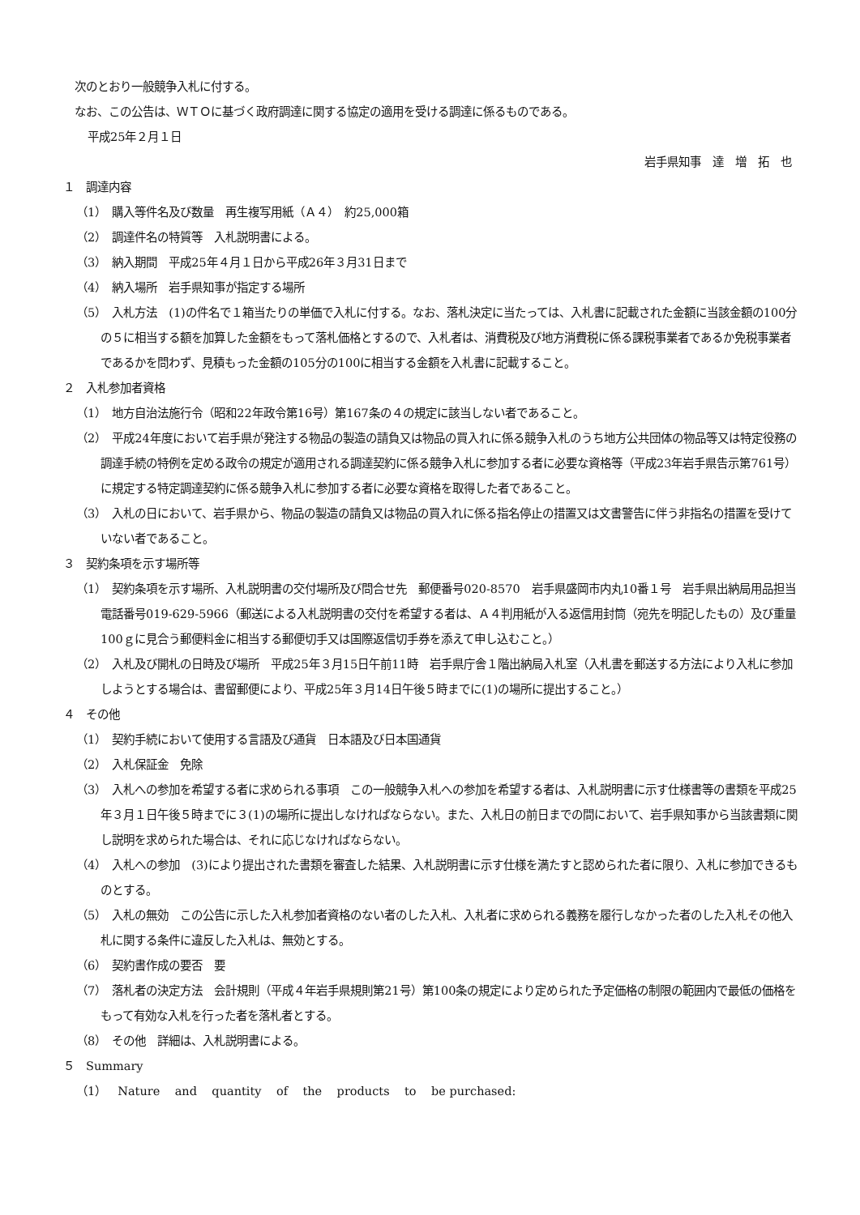次のとおり一般競争入札に付する。
なお、この公告は、ＷＴＯに基づく政府調達に関する協定の適用を受ける調達に係るものである。
平成25年２月１日
岩手県知事　達　増　拓　也
１　調達内容
（1）　購入等件名及び数量　再生複写用紙（Ａ４）　約25,000箱
（2）　調達件名の特質等　入札説明書による。
（3）　納入期間　平成25年４月１日から平成26年３月31日まで
（4）　納入場所　岩手県知事が指定する場所
（5）　入札方法　(1)の件名で１箱当たりの単価で入札に付する。なお、落札決定に当たっては、入札書に記載された金額に当該金額の100分の５に相当する額を加算した金額をもって落札価格とするので、入札者は、消費税及び地方消費税に係る課税事業者であるか免税事業者であるかを問わず、見積もった金額の105分の100に相当する金額を入札書に記載すること。
２　入札参加者資格
（1）　地方自治法施行令（昭和22年政令第16号）第167条の４の規定に該当しない者であること。
（2）　平成24年度において岩手県が発注する物品の製造の請負又は物品の買入れに係る競争入札のうち地方公共団体の物品等又は特定役務の調達手続の特例を定める政令の規定が適用される調達契約に係る競争入札に参加する者に必要な資格等（平成23年岩手県告示第761号）に規定する特定調達契約に係る競争入札に参加する者に必要な資格を取得した者であること。
（3）　入札の日において、岩手県から、物品の製造の請負又は物品の買入れに係る指名停止の措置又は文書警告に伴う非指名の措置を受けていない者であること。
３　契約条項を示す場所等
（1）　契約条項を示す場所、入札説明書の交付場所及び問合せ先　郵便番号020-8570　岩手県盛岡市内丸10番１号　岩手県出納局用品担当　電話番号019-629-5966（郵送による入札説明書の交付を希望する者は、Ａ４判用紙が入る返信用封筒（宛先を明記したもの）及び重量100ｇに見合う郵便料金に相当する郵便切手又は国際返信切手券を添えて申し込むこと。）
（2）　入札及び開札の日時及び場所　平成25年３月15日午前11時　岩手県庁舎１階出納局入札室（入札書を郵送する方法により入札に参加しようとする場合は、書留郵便により、平成25年３月14日午後５時までに(1)の場所に提出すること。）
４　その他
（1）　契約手続において使用する言語及び通貨　日本語及び日本国通貨
（2）　入札保証金　免除
（3）　入札への参加を希望する者に求められる事項　この一般競争入札への参加を希望する者は、入札説明書に示す仕様書等の書類を平成25年３月１日午後５時までに３(1)の場所に提出しなければならない。また、入札日の前日までの間において、岩手県知事から当該書類に関し説明を求められた場合は、それに応じなければならない。
（4）　入札への参加　(3)により提出された書類を審査した結果、入札説明書に示す仕様を満たすと認められた者に限り、入札に参加できるものとする。
（5）　入札の無効　この公告に示した入札参加者資格のない者のした入札、入札者に求められる義務を履行しなかった者のした入札その他入札に関する条件に違反した入札は、無効とする。
（6）　契約書作成の要否　要
（7）　落札者の決定方法　会計規則（平成４年岩手県規則第21号）第100条の規定により定められた予定価格の制限の範囲内で最低の価格をもって有効な入札を行った者を落札者とする。
（8）　その他　詳細は、入札説明書による。
５　Summary
（1）　Nature and quantity of the products to be purchased: